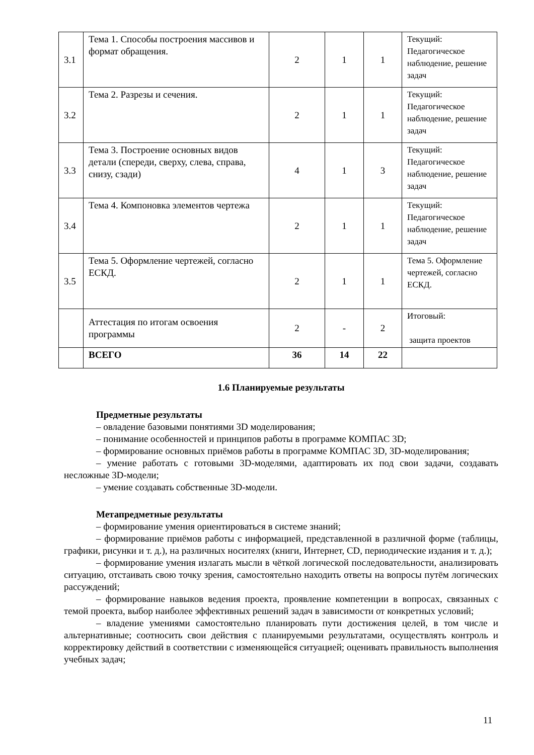| 3.1 | Тема 1. Способы построения массивов и формат обращения. | 2 | 1 | 1 | Текущий: Педагогическое наблюдение, решение задач |
| 3.2 | Тема 2. Разрезы и сечения. | 2 | 1 | 1 | Текущий: Педагогическое наблюдение, решение задач |
| 3.3 | Тема 3. Построение основных видов детали (спереди, сверху, слева, справа, снизу, сзади) | 4 | 1 | 3 | Текущий: Педагогическое наблюдение, решение задач |
| 3.4 | Тема 4. Компоновка элементов чертежа | 2 | 1 | 1 | Текущий: Педагогическое наблюдение, решение задач |
| 3.5 | Тема 5. Оформление чертежей, согласно ЕСКД. | 2 | 1 | 1 | Тема 5. Оформление чертежей, согласно ЕСКД. |
| | Аттестация по итогам освоения программы | 2 | - | 2 | Итоговый: защита проектов |
| | ВСЕГО | 36 | 14 | 22 | |
1.6 Планируемые результаты
Предметные результаты
– овладение базовыми понятиями 3D моделирования;
– понимание особенностей и принципов работы в программе КОМПАС 3D;
– формирование основных приёмов работы в программе КОМПАС 3D, 3D-моделирования;
– умение работать с готовыми 3D-моделями, адаптировать их под свои задачи, создавать несложные 3D-модели;
– умение создавать собственные 3D-модели.
Метапредметные результаты
– формирование умения ориентироваться в системе знаний;
– формирование приёмов работы с информацией, представленной в различной форме (таблицы, графики, рисунки и т. д.), на различных носителях (книги, Интернет, CD, периодические издания и т. д.);
– формирование умения излагать мысли в чёткой логической последовательности, анализировать ситуацию, отстаивать свою точку зрения, самостоятельно находить ответы на вопросы путём логических рассуждений;
– формирование навыков ведения проекта, проявление компетенции в вопросах, связанных с темой проекта, выбор наиболее эффективных решений задач в зависимости от конкретных условий;
– владение умениями самостоятельно планировать пути достижения целей, в том числе и альтернативные; соотносить свои действия с планируемыми результатами, осуществлять контроль и корректировку действий в соответствии с изменяющейся ситуацией; оценивать правильность выполнения учебных задач;
11